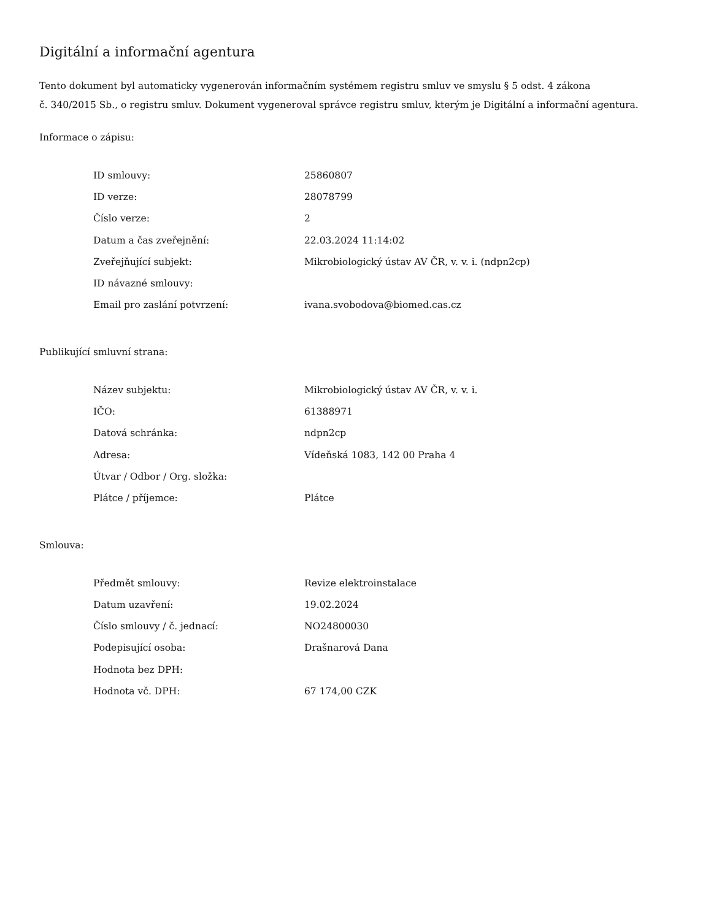Digitální a informační agentura
Tento dokument byl automaticky vygenerován informačním systémem registru smluv ve smyslu § 5 odst. 4 zákona
č. 340/2015 Sb., o registru smluv. Dokument vygeneroval správce registru smluv, kterým je Digitální a informační agentura.
Informace o zápisu:
| ID smlouvy: | 25860807 |
| ID verze: | 28078799 |
| Číslo verze: | 2 |
| Datum a čas zveřejnění: | 22.03.2024 11:14:02 |
| Zveřejňující subjekt: | Mikrobiologický ústav AV ČR, v. v. i. (ndpn2cp) |
| ID návazné smlouvy: | |
| Email pro zaslání potvrzení: | ivana.svobodova@biomed.cas.cz |
Publikující smluvní strana:
| Název subjektu: | Mikrobiologický ústav AV ČR, v. v. i. |
| IČO: | 61388971 |
| Datová schránka: | ndpn2cp |
| Adresa: | Vídeňská 1083, 142 00 Praha 4 |
| Útvar / Odbor / Org. složka: | |
| Plátce / příjemce: | Plátce |
Smlouva:
| Předmět smlouvy: | Revize elektroinstalace |
| Datum uzavření: | 19.02.2024 |
| Číslo smlouvy / č. jednací: | NO24800030 |
| Podepisující osoba: | Drašnarová Dana |
| Hodnota bez DPH: | |
| Hodnota vč. DPH: | 67 174,00 CZK |